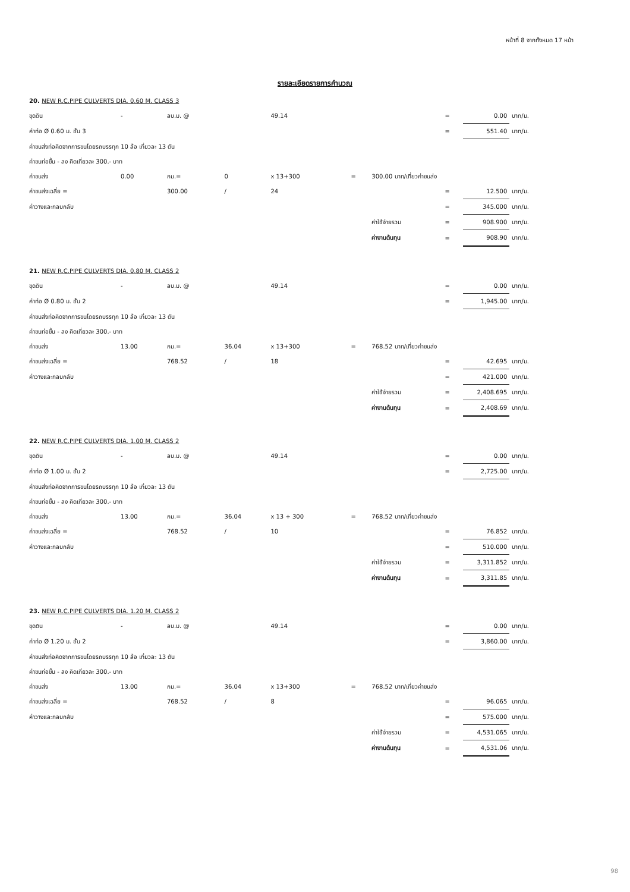หน้าที่ 8 จากทั้งหมด 17 หน้า
รายละเอียดรายการคำนวณ
| 20. NEW R.C.PIPE CULVERTS DIA. 0.60 M. CLASS 3 | | | | | | | | | | |
| ขุดดิน | - | ลบ.ม. @ | | 49.14 | | | | = | 0.00 | บาท/ม. |
| ค่าท่อ Ø 0.60 ม. ชั้น 3 | | | | | | | | = | 551.40 | บาท/ม. |
| ค่าขนส่งท่อคิดจากการขนโดยรถบรรทุก 10 ล้อ เที่ยวละ 13 ตัน | | | | | | | | | | |
| ค่าขนท่อขึ้น - ลง คิดเที่ยวละ 300.- บาท | | | | | | | | | | |
| ค่าขนส่ง | 0.00 | กม.= | 0 | x 13+300 | = | 300.00 บาท/เที่ยวค่าขนส่ง | | | | |
| ค่าขนส่งเฉลี่ย = | | 300.00 | / | 24 | | | | = | 12.500 | บาท/ม. |
| ค่าวางและกลบกลับ | | | | | | | | = | 345.000 | บาท/ม. |
| | | | | | | | ค่าใช้จ่ายรวม | = | 908.900 | บาท/ม. |
| | | | | | | | ค่างานต้นทุน | = | 908.90 | บาท/ม. |
| 21. NEW R.C.PIPE CULVERTS DIA. 0.80 M. CLASS 2 | | | | | | | | | | |
| ขุดดิน | - | ลบ.ม. @ | | 49.14 | | | | = | 0.00 | บาท/ม. |
| ค่าท่อ Ø 0.80 ม. ชั้น 2 | | | | | | | | = | 1,945.00 | บาท/ม. |
| ค่าขนส่งท่อคิดจากการขนโดยรถบรรทุก 10 ล้อ เที่ยวละ 13 ตัน | | | | | | | | | | |
| ค่าขนท่อขึ้น - ลง คิดเที่ยวละ 300.- บาท | | | | | | | | | | |
| ค่าขนส่ง | 13.00 | กม.= | 36.04 | x 13+300 | = | 768.52 บาท/เที่ยวค่าขนส่ง | | | | |
| ค่าขนส่งเฉลี่ย = | | 768.52 | / | 18 | | | | = | 42.695 | บาท/ม. |
| ค่าวางและกลบกลับ | | | | | | | | = | 421.000 | บาท/ม. |
| | | | | | | | ค่าใช้จ่ายรวม | = | 2,408.695 | บาท/ม. |
| | | | | | | | ค่างานต้นทุน | = | 2,408.69 | บาท/ม. |
| 22. NEW R.C.PIPE CULVERTS DIA. 1.00 M. CLASS 2 | | | | | | | | | | |
| ขุดดิน | - | ลบ.ม. @ | | 49.14 | | | | = | 0.00 | บาท/ม. |
| ค่าท่อ Ø 1.00 ม. ชั้น 2 | | | | | | | | = | 2,725.00 | บาท/ม. |
| ค่าขนส่งท่อคิดจากการขนโดยรถบรรทุก 10 ล้อ เที่ยวละ 13 ตัน | | | | | | | | | | |
| ค่าขนท่อขึ้น - ลง คิดเที่ยวละ 300.- บาท | | | | | | | | | | |
| ค่าขนส่ง | 13.00 | กม.= | 36.04 | x 13 + 300 | = | 768.52 บาท/เที่ยวค่าขนส่ง | | | | |
| ค่าขนส่งเฉลี่ย = | | 768.52 | / | 10 | | | | = | 76.852 | บาท/ม. |
| ค่าวางและกลบกลับ | | | | | | | | = | 510.000 | บาท/ม. |
| | | | | | | | ค่าใช้จ่ายรวม | = | 3,311.852 | บาท/ม. |
| | | | | | | | ค่างานต้นทุน | = | 3,311.85 | บาท/ม. |
| 23. NEW R.C.PIPE CULVERTS DIA. 1.20 M. CLASS 2 | | | | | | | | | | |
| ขุดดิน | - | ลบ.ม. @ | | 49.14 | | | | = | 0.00 | บาท/ม. |
| ค่าท่อ Ø 1.20 ม. ชั้น 2 | | | | | | | | = | 3,860.00 | บาท/ม. |
| ค่าขนส่งท่อคิดจากการขนโดยรถบรรทุก 10 ล้อ เที่ยวละ 13 ตัน | | | | | | | | | | |
| ค่าขนท่อขึ้น - ลง คิดเที่ยวละ 300.- บาท | | | | | | | | | | |
| ค่าขนส่ง | 13.00 | กม.= | 36.04 | x 13+300 | = | 768.52 บาท/เที่ยวค่าขนส่ง | | | | |
| ค่าขนส่งเฉลี่ย = | | 768.52 | / | 8 | | | | = | 96.065 | บาท/ม. |
| ค่าวางและกลบกลับ | | | | | | | | = | 575.000 | บาท/ม. |
| | | | | | | | ค่าใช้จ่ายรวม | = | 4,531.065 | บาท/ม. |
| | | | | | | | ค่างานต้นทุน | = | 4,531.06 | บาท/ม. |
98